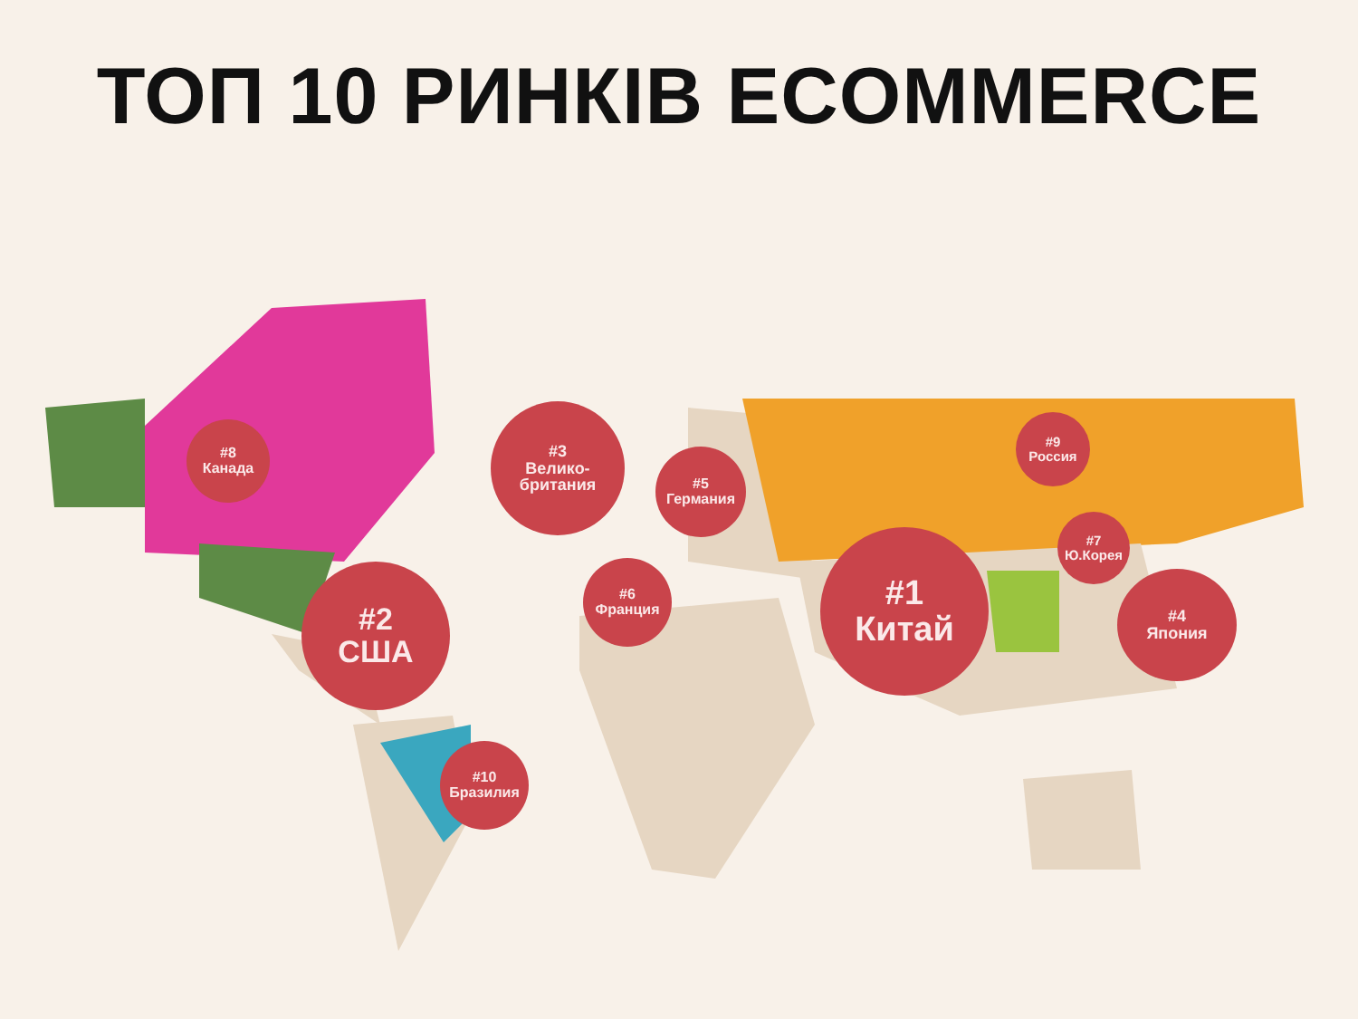ТОП 10 РИНКІВ ECOMMERCE
#8
Канада
#2
США
#3
Велико-
британия
#5
Германия
#6
Франция
#1
Китай
#9
Россия
#7
Ю.Корея
#4
Япония
#10
Бразилия